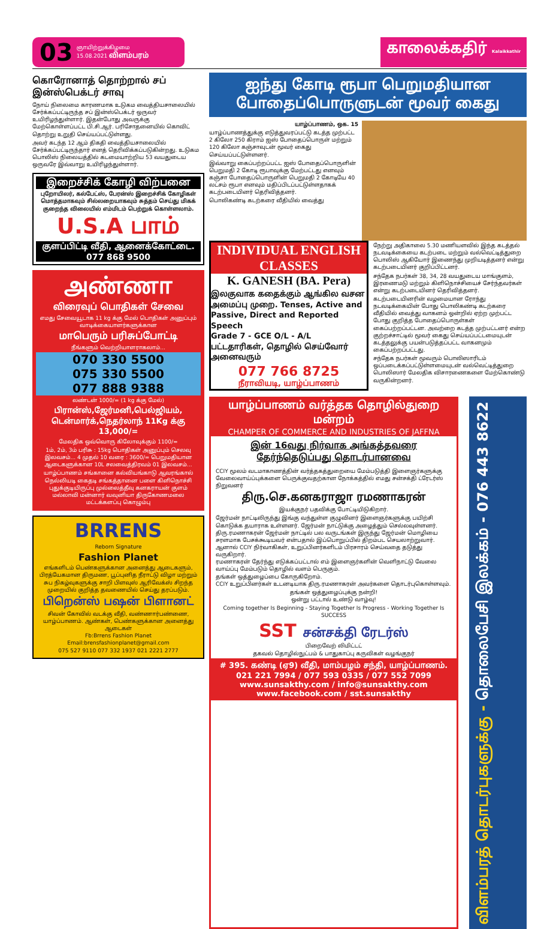03
ஞாயிற்றுக்கிழமை
15.08.2021 விளம்பரம்
காலைக்கதிர் Kalaikkathir
கொரோனாத் தொற்றால் சப் இன்ஸ்பெக்டர் சாவு
நோய் நிலைமை காரணமாக உடுகம வைத்தியசாலையில் சேர்க்கப்பட்டிருந்த சப் இன்ஸ்பெக்டர் ஒருவர் உயிரிழந்துள்ளார். இதன்போது அவருக்கு மேற்கொள்ளப்பட்ட பி.சி.ஆர். பரிசோதனையில் கொவிட் தொற்று உறுதி செய்யப்பட்டுள்ளது.
அவர் கடந்த 12 ஆம் திகதி வைத்தியசாலையில் சேர்க்கப்பட்டிருந்தார் எனத் தெரிவிக்கப்படுகின்றது. உடுகம பொலிஸ் நிலையத்தில் கடமையாற்றிய 53 வயதுடைய ஒருவரே இவ்வாறு உயிரிழந்துள்ளார்.
இறைச்சிக் கோழி விற்பனை
புறோயிலர், கல்பேட்ஸ், பேரன்ஸ் இறைச்சிக் கோழிகள் மொத்தமாகவும் சில்லறையாகவும் சுத்தம் செய்து மிகக் குறைந்த விலையில் எம்மிடம் பெற்றுக் கொள்ளலாம்.
U.S.A பாம்
குளப்பிட்டி வீதி, ஆனைக்கோட்டை.
077 868 9500
அண்ணா
விரைவுப் பொதிகள் சேவை
எமது சேவையூடாக 11 kg க்கு மேல் பொதிகள் அனுப்பும் வாடிக்கையாளர்களுக்கான
மாபெரும் பரிசுப்போட்டி
நீங்களும் வெற்றியாளராகலாம்...
070 330 5500
075 330 5500
077 888 9388
லண்டன் 1000/= (1 kg க்கு மேல்)
பிரான்ஸ்,ஜேர்மனி,பெல்ஜியம், டென்மார்க்,நெதர்லாந் 11Kg க்கு 13,000/=
மேலதிக ஒவ்வொரு கிலோவுக்கும் 1100/=
1ம், 2ம், 3ம் பரிசு : 15kg பொதிகள் அனுப்பும் செலவு இலவசம்... 4 முதல் 10 வரை : 3600/= பெறுமதியான ஆடைகளுக்கான 10L சலவைத்திரவம் 01 இலவசம்...
யாழ்ப்பாணம் சங்கானை கல்வியங்காடு ஆவரங்கால் நெல்லியடி கைதடி சங்கத்தானை பளை கிளிநொச்சி புதுக்குடியிருப்பு முல்லைத்தீவு கனகராயன் குளம் மல்லாவி மன்னார் வவுனியா திருகோணமலை மட்டக்களப்பு கொழும்பு
BRRENS
Reborn Signature
Fashion Planet
எங்களிடம் பெண்களுக்கான அனைத்து ஆடைகளும், பிரத்யேகமான திருமண, பூப்புனித நீராட்டு விழா மற்றும் சுப நிகழ்வுகளுக்கு சாறி பிளவுஸ் ஆரிவேக்ஸ் சிறந்த முறையில் குறித்த தவணையில் செய்து தரப்படும்.
பிறென்ஸ் பஷன் பிளானட்
சிவன் கோவில் வடக்கு வீதி, வண்ணார்பண்ணை, யாழ்ப்பாணம். ஆண்கள், பெண்களுக்கான அனைத்து ஆடைகள்
Fb:Brrens Fashion Planet
Email:brensfashionplanet@gmail.com
075 527 9110 077 332 1937 021 2221 2777
ஐந்து கோடி ரூபா பெறுமதியான போதைப்பொருளுடன் மூவர் கைது
யாழ்ப்பாணம், ஒக. 15
யாழ்ப்பாணத்துக்கு எடுத்துவரப்பட்டு கடத்த முற்பட்ட 2 கிலோ 250 கிராம் ஐஸ் போதைப்பொருள் மற்றும் 120 கிலோ கஞ்சாவுடன் மூவர் கைது செய்யப்பட்டுள்ளனர்.
இவ்வாறு கைப்பற்றப்பட்ட ஐஸ் போதைப்பொருளின் பெறுமதி 2 கோடி ரூபாவுக்கு மேற்பட்டது எனவும் கஞ்சா போதைப்பொருளின் பெறுமதி 2 கோடியே 40 லட்சம் ரூபா எனவும் மதிப்பிடப்பட்டுள்ளதாகக் கடற்படையினர் தெரிவித்தனர்.
பொலிகண்டி கடற்கரை வீதியில் வைத்து
INDIVIDUAL ENGLISH CLASSES
K. GANESH (BA. Pera)
இலகுவாக கதைக்கும் ஆங்கில வசன அமைப்பு முறை. Tenses, Active and Passive, Direct and Reported Speech
Grade 7 - GCE O/L - A/L
பட்டதாரிகள், தொழில் செய்வோர் அனைவரும்
077 766 8725
நீராவியடி, யாழ்ப்பாணம்
நேற்று அதிகாலை 5.30 மணியளவில் இந்த கடத்தல் நடவடிக்கையை கடற்படை மற்றும் வல்வெட்டித்துறை பொலிஸ் ஆகியோர் இணைந்து முறியடித்தனர் என்று கடற்படையினர் குறிப்பிட்டனர்.
சந்தேக நபர்கள் 38, 34, 28 வயதுடைய மாங்குளம், இரணைமடு மற்றும் கிளிநொச்சியைச் சேர்ந்தவர்கள் என்று கடற்படையினர் தெரிவித்தனர்.
கடற்படையினரின் வழமையான ரோந்து நடவடிக்கையின் போது பொலிகண்டி கடற்கரை வீதியில் வைத்து வாகனம் ஒன்றில் ஏற்ற முற்பட்ட போது குறித்த போதைப்பொருள்கள் கைப்பற்றப்பட்டன. அவற்றை கடத்த முற்பட்டனர் என்ற குற்றச்சாட்டில் மூவர் கைது செய்யப்பட்டமையுடன் கடத்தலுக்கு பயன்படுத்தப்பட்ட வாகனமும் கைப்பற்றப்பட்டது.
சந்தேக நபர்கள் மூவரும் பொலிஸாரிடம் ஒப்படைக்கப்பட்டுள்ளமையுடன் வல்வெட்டித்துறை பொலிஸார் மேலதிக விசாரணைகளை மேற்கொண்டு வருகின்றனர்.
யாழ்ப்பாணம் வர்த்தக தொழில்துறை மன்றம்
CHAMPER OF COMMERCE AND INDUSTRIES OF JAFFNA
இன் 16வது நிர்வாக அங்கத்தவரை தேர்ந்தெடுப்பது தொடர்பானவை
CCIY மூலம் வடமாகாணத்தின் வர்த்தகத்துறையை மேம்படுத்தி இளைஞர்களுக்கு வேலைவாய்ப்புக்களை பெருக்குவதற்கான நோக்கத்தில் எமது சன்சக்தி ட்ரேடர்ஸ் நிறுவனர்
திரு.செ.கனகராஜா ரமணாகரன்
இயக்குநர் பதவிக்கு போட்டியிடுகிறார்.
ஜேர்மன் நாட்டிலிருந்து இங்கு வந்துள்ள குழுவினர் இளைஞர்களுக்கு பயிற்சி கொடுக்க தயாராக உள்ளனர். ஜேர்மன் நாட்டுக்கு அழைத்தும் செல்லவுள்ளனர்.
திரு.ரமணாகரன் ஜேர்மன் நாட்டில் பல வருடங்கள் இருந்து ஜேர்மன் மொழியை சரளமாக பேசக்கூடியவர் என்பதால் இப்பொறுப்பில் திறம்பட செயலாற்றுவார். ஆனால் CCIY நிர்வாகிகள், உறுப்பினர்களிடம் பிரசாரம் செய்வதை தடுத்து வருகிறார்.
ரமணாகரன் தேர்ந்து எடுக்கப்பட்டால் எம் இளைஞர்களின் வெளிநாட்டு வேலை வாய்ப்பு மேம்படும் தொழில் வளம் பெருகும்.
தங்கள் ஒத்துழைப்பை கோருகிறோம்.
CCIY உறுப்பினர்கள் உடனடியாக திரு.ரமணாகரன் அவர்களை தொடர்புகொள்ளவும்.
தங்கள் ஒத்துழைப்புக்கு நன்றி!
ஒன்று பட்டால் உண்டு வாழ்வு!
Coming together Is Beginning - Staying Together Is Progress - Working Together Is SUCCESS
SST சன்சக்தி ரேடர்ஸ்
பிறைவேற் லிமிட்டட்
தகவல் தொழில்நுட்பம் & பாதுகாப்பு கருவிகள் வழங்குநர்
# 395. கண்டி (ஏ9) வீதி, மாம்பழம் சந்தி, யாழ்ப்பாணம்.
021 221 7994 / 077 593 0335 / 077 552 7099
www.sunsakthy.com / info@sunsakthy.com
www.facebook.com / sst.sunsakthy
விளம்பரத் தொடர்புகளுக்கு - தொலைபேசி இலக்கம் - 076 443 8622